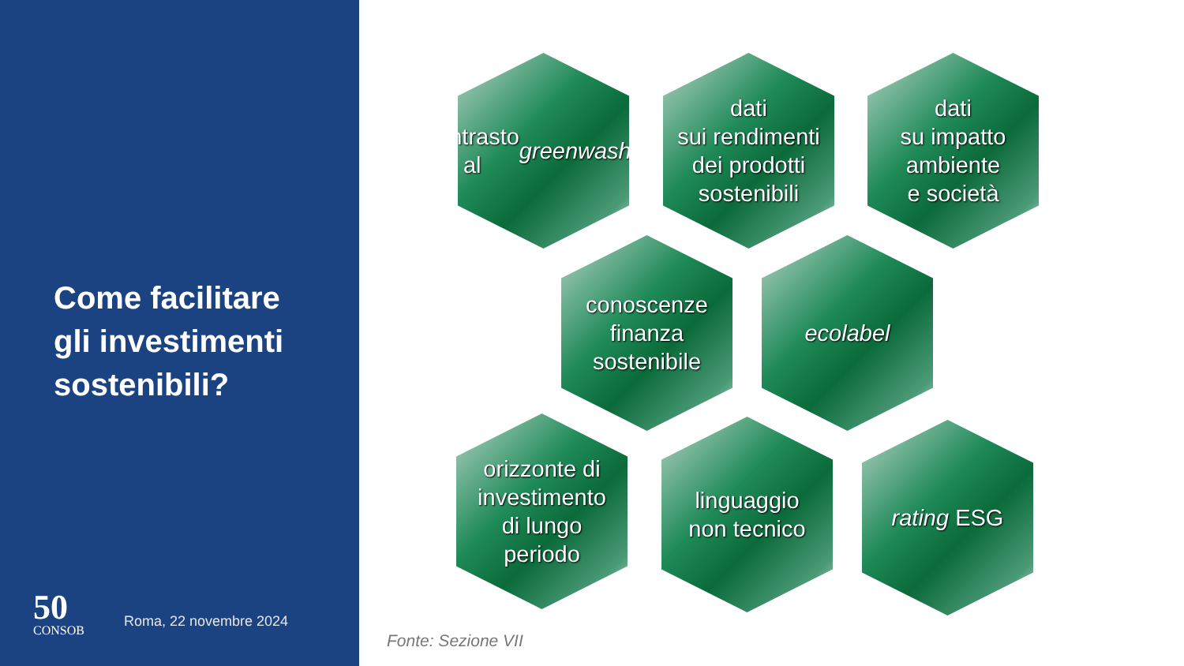Come facilitare
gli investimenti
sostenibili?
50
CONSOB
Roma, 22 novembre 2024
contrasto al
greenwashing
dati
sui rendimenti
dei prodotti
sostenibili
dati
su impatto
ambiente
e società
conoscenze
finanza
sostenibile
ecolabel
orizzonte di
investimento
di lungo
periodo
linguaggio
non tecnico
rating ESG
Fonte: Sezione VII